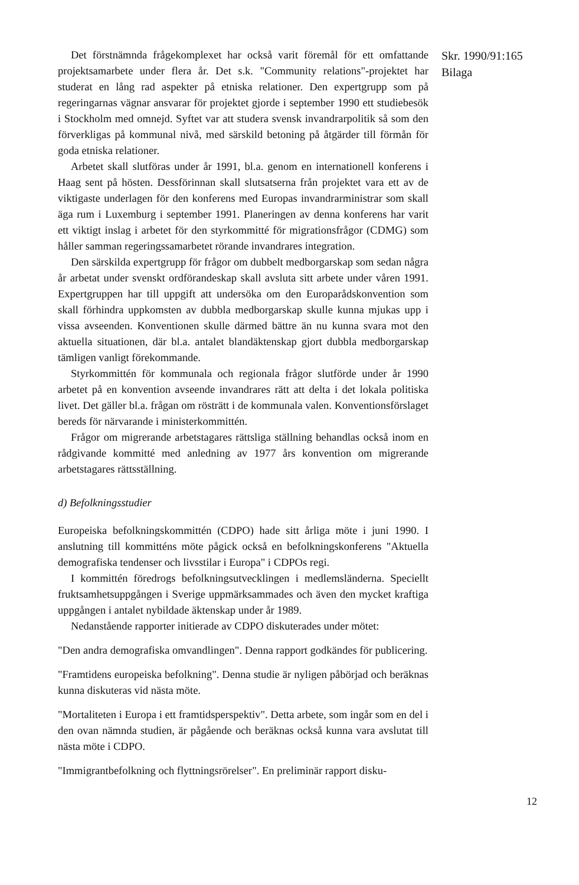Det förstnämnda frågekomplexet har också varit föremål för ett omfattande projektsamarbete under flera år. Det s.k. "Community relations"-projektet har studerat en lång rad aspekter på etniska relationer. Den expertgrupp som på regeringarnas vägnar ansvarar för projektet gjorde i september 1990 ett studiebesök i Stockholm med omnejd. Syftet var att studera svensk invandrarpolitik så som den förverkligas på kommunal nivå, med särskild betoning på åtgärder till förmån för goda etniska relationer.
Arbetet skall slutföras under år 1991, bl.a. genom en internationell konferens i Haag sent på hösten. Dessförinnan skall slutsatserna från projektet vara ett av de viktigaste underlagen för den konferens med Europas invandrarministrar som skall äga rum i Luxemburg i september 1991. Planeringen av denna konferens har varit ett viktigt inslag i arbetet för den styrkommitté för migrationsfrågor (CDMG) som håller samman regeringssamarbetet rörande invandrares integration.
Den särskilda expertgrupp för frågor om dubbelt medborgarskap som sedan några år arbetat under svenskt ordförandeskap skall avsluta sitt arbete under våren 1991. Expertgruppen har till uppgift att undersöka om den Europarådskonvention som skall förhindra uppkomsten av dubbla medborgarskap skulle kunna mjukas upp i vissa avseenden. Konventionen skulle därmed bättre än nu kunna svara mot den aktuella situationen, där bl.a. antalet blandäktenskap gjort dubbla medborgarskap tämligen vanligt förekommande.
Styrkommittén för kommunala och regionala frågor slutförde under år 1990 arbetet på en konvention avseende invandrares rätt att delta i det lokala politiska livet. Det gäller bl.a. frågan om rösträtt i de kommunala valen. Konventionsförslaget bereds för närvarande i ministerkommittén.
Frågor om migrerande arbetstagares rättsliga ställning behandlas också inom en rådgivande kommitté med anledning av 1977 års konvention om migrerande arbetstagares rättsställning.
d) Befolkningsstudier
Europeiska befolkningskommittén (CDPO) hade sitt årliga möte i juni 1990. I anslutning till kommitténs möte pågick också en befolkningskonferens "Aktuella demografiska tendenser och livsstilar i Europa" i CDPOs regi.
I kommittén föredrogs befolkningsutvecklingen i medlemsländerna. Speciellt fruktsamhetsuppgången i Sverige uppmärksammades och även den mycket kraftiga uppgången i antalet nybildade äktenskap under år 1989.
Nedanstående rapporter initierade av CDPO diskuterades under mötet:
"Den andra demografiska omvandlingen". Denna rapport godkändes för publicering.
"Framtidens europeiska befolkning". Denna studie är nyligen påbörjad och beräknas kunna diskuteras vid nästa möte.
"Mortaliteten i Europa i ett framtidsperspektiv". Detta arbete, som ingår som en del i den ovan nämnda studien, är pågående och beräknas också kunna vara avslutat till nästa möte i CDPO.
"Immigrantbefolkning och flyttningsrörelser". En preliminär rapport disku-
Skr. 1990/91:165
Bilaga
12